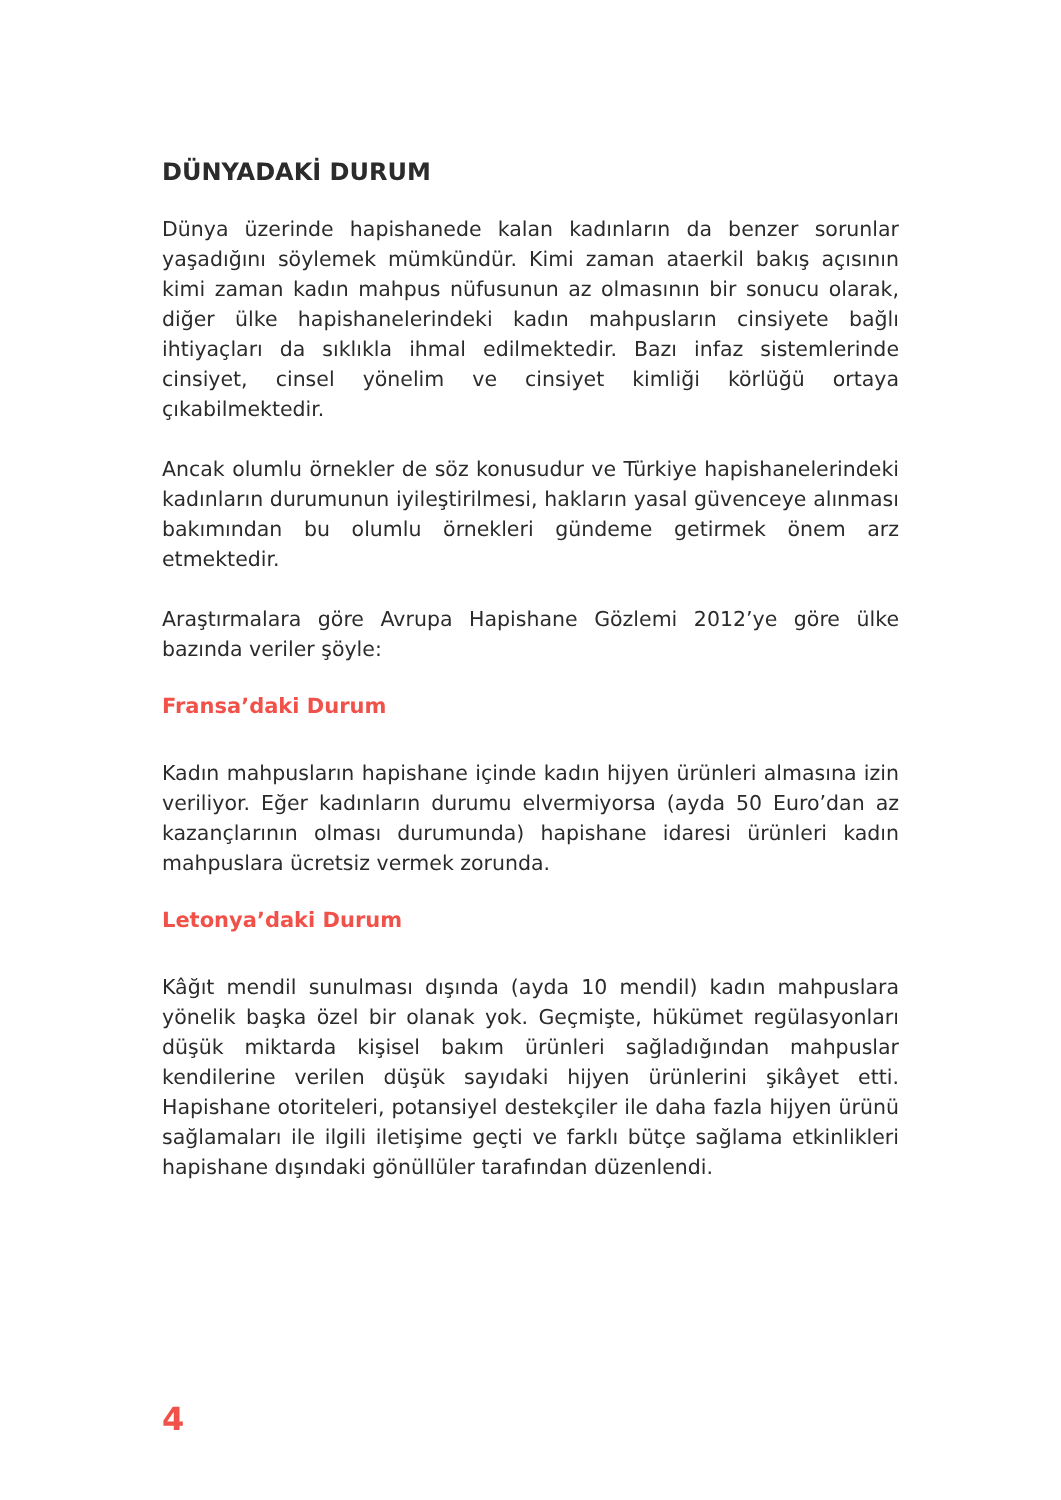DÜNYADAKİ DURUM
Dünya üzerinde hapishanede kalan kadınların da benzer sorunlar yaşadığını söylemek mümkündür. Kimi zaman ataerkil bakış açısının kimi zaman kadın mahpus nüfusunun az olmasının bir sonucu olarak, diğer ülke hapishanelerindeki kadın mahpusların cinsiyete bağlı ihtiyaçları da sıklıkla ihmal edilmektedir. Bazı infaz sistemlerinde cinsiyet, cinsel yönelim ve cinsiyet kimliği körlüğü ortaya çıkabilmektedir.
Ancak olumlu örnekler de söz konusudur ve Türkiye hapishanelerindeki kadınların durumunun iyileştirilmesi, hakların yasal güvenceye alınması bakımından bu olumlu örnekleri gündeme getirmek önem arz etmektedir.
Araştırmalara göre Avrupa Hapishane Gözlemi 2012’ye göre ülke bazında veriler şöyle:
Fransa’daki Durum
Kadın mahpusların hapishane içinde kadın hijyen ürünleri almasına izin veriliyor. Eğer kadınların durumu elvermiyorsa (ayda 50 Euro’dan az kazançlarının olması durumunda) hapishane idaresi ürünleri kadın mahpuslara ücretsiz vermek zorunda.
Letonya’daki Durum
Kâğıt mendil sunulması dışında (ayda 10 mendil) kadın mahpuslara yönelik başka özel bir olanak yok. Geçmişte, hükümet regülasyonları düşük miktarda kişisel bakım ürünleri sağladığından mahpuslar kendilerine verilen düşük sayıdaki hijyen ürünlerini şikâyet etti. Hapishane otoriteleri, potansiyel destekçiler ile daha fazla hijyen ürünü sağlamaları ile ilgili iletişime geçti ve farklı bütçe sağlama etkinlikleri hapishane dışındaki gönüllüler tarafından düzenlendi.
4